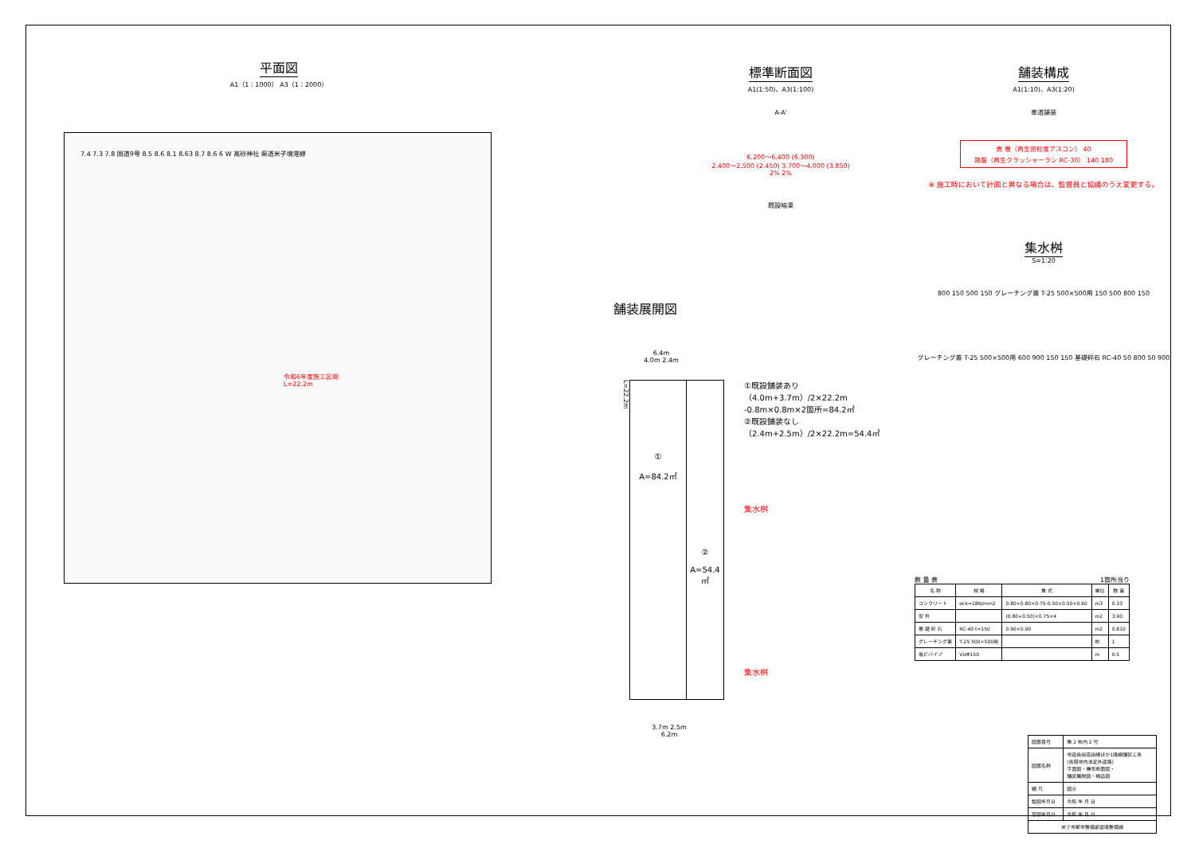平面図
A1（1：1000） A3（1：2000）
7.4 7.3 7.8 国道9号 8.5 8.6 8.1 8.63 8.7 8.6 6 W 高砂神社 県道米子境港線
令和6年度施工区間
L=22.2m
標準断面図
A1(1:50)、A3(1:100)
A-A'
6.200～6.400 (6.300)
2.400～2.500 (2.450) 3.700～4.000 (3.850)
2% 2%
既設暗渠
舗装構成
A1(1:10)、A3(1:20)
車道舗装
表 層（再生密粒度アスコン） 40
路盤（再生クラッシャーラン RC-30） 140 180
※ 施工時において計画と異なる場合は、監督員と協議のうえ変更する。
集水桝
S=1:20
800 150 500 150 グレーチング蓋 T-25 500×500用 150 500 800 150
グレーチング蓋 T-25 500×500用 600 900 150 150 基礎砕石 RC-40 50 800 50 900
舗装展開図
6.4m
4.0m 2.4m
L=22.2m
①
A=84.2㎡
②
A=54.4㎡
①既設舗装あり
（4.0m+3.7m）/2×22.2m
-0.8m×0.8m×2箇所=84.2㎡
②既設舗装なし
（2.4m+2.5m）/2×22.2m=54.4㎡
集水桝
集水桝
3.7m 2.5m
6.2m
数 量 表 1箇所当り
| 名 称 | 規 格 | 算 式 | 単位 | 数 量 |
| --- | --- | --- | --- | --- |
| コンクリート | σck=18N/mm2 | 0.80×0.80×0.75-0.50×0.50×0.60 | m3 | 0.33 |
| 型 枠 | | (0.80+0.50)×0.75×4 | m2 | 3.90 |
| 基 礎 砕 石 | RC-40 t=150 | 0.90×0.90 | m2 | 0.810 |
| グレーチング蓋 | T-25 500×500用 | | 枚 | 1 |
| 塩ビパイプ | VUΦ150 | | m | 0.5 |
| 図面番号 | 第 2 枚内 2 号 |
| 図面名称 | 市道島田高田線ほか1路線舗装工事 (吉岡地内法定外道路) 平面図・標準断面図・ 舗装展開図・構造図 |
| 縮 尺 | 図示 |
| 製図年月日 | 令和 年 月 日 |
| 写図年月日 | 令和 年 月 日 |
| 米子市都市整備部道路整備課 | |